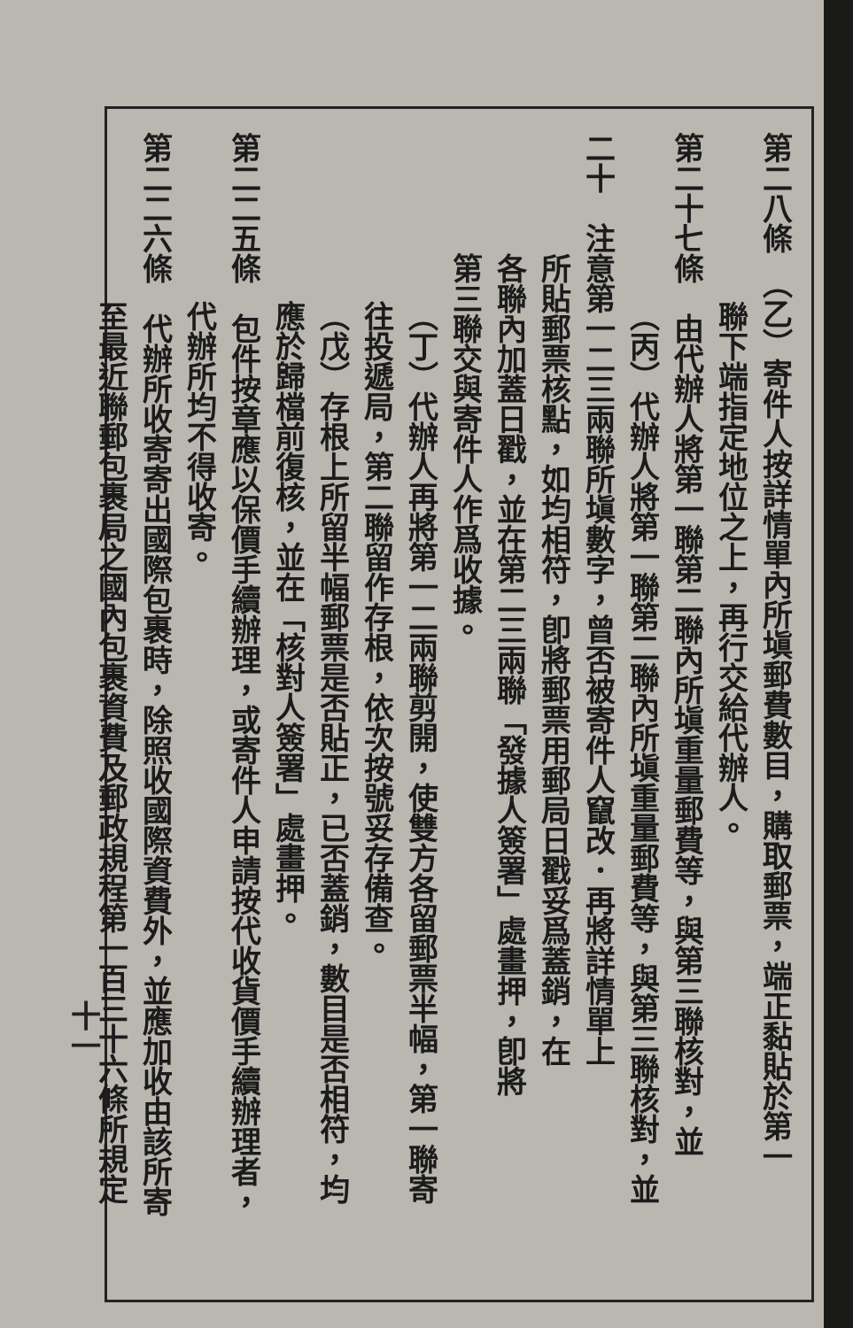第二八條　（乙）寄件人按詳情單內所塡郵費數目，購取郵票，端正黏貼於第一
聯下端指定地位之上，再行交給代辦人。
第二十七條　由代辦人將第一聯第二聯內所塡重量郵費等，與第三聯核對，並
（丙）代辦人將第一聯第二聯內所塡重量郵費等，與第三聯核對，並
二十　注意第一二三兩聯所塡數字，曾否被寄件人竄改．再將詳情單上
　　　　所貼郵票核點，如均相符，卽將郵票用郵局日戳妥爲蓋銷，在
　　　　各聯內加蓋日戳，並在第二三兩聯「發據人簽署」處畫押，卽將
　　　　第三聯交與寄件人作爲收據。
（丁）代辦人再將第一二兩聯剪開，使雙方各留郵票半幅，第一聯寄
往投遞局，第二聯留作存根，依次按號妥存備查。
（戊）存根上所留半幅郵票是否貼正，已否蓋銷，數目是否相符，均
應於歸檔前復核，並在「核對人簽署」處畫押。
第二二五條　包件按章應以保價手續辦理，或寄件人申請按代收貨價手續辦理者，
代辦所均不得收寄。
第二二六條　代辦所收寄寄出國際包裹時，除照收國際資費外，並應加收由該所寄
至最近聯郵包裹局之國內包裹資費及郵政規程第一百三十六條所規定
十一